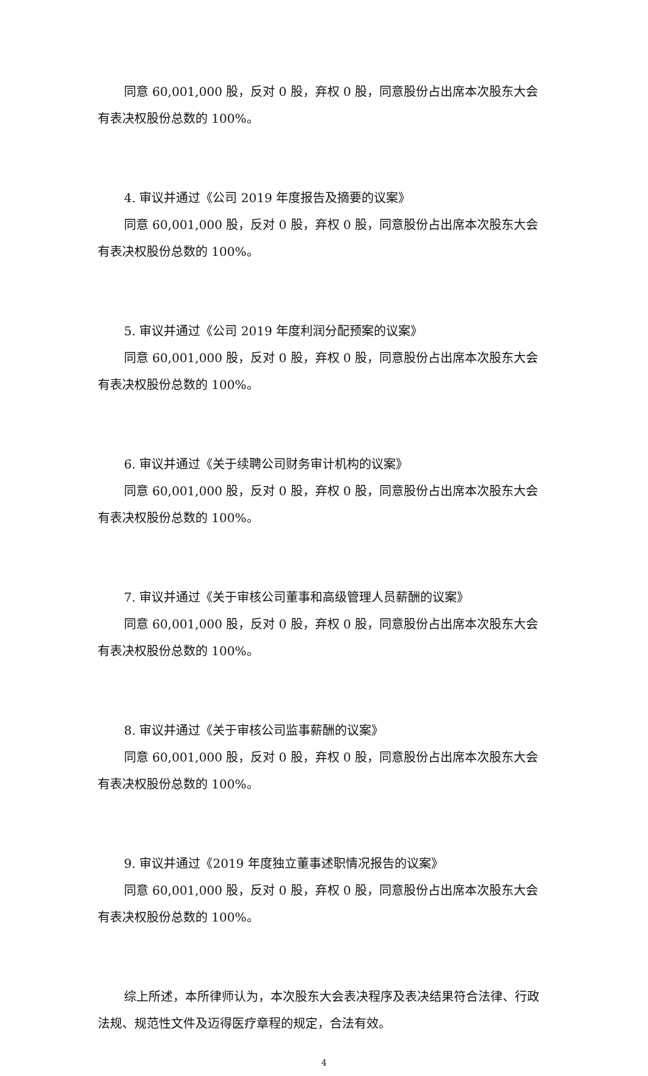同意 60,001,000 股，反对 0 股，弃权 0 股，同意股份占出席本次股东大会有表决权股份总数的 100%。
4. 审议并通过《公司 2019 年度报告及摘要的议案》
同意 60,001,000 股，反对 0 股，弃权 0 股，同意股份占出席本次股东大会有表决权股份总数的 100%。
5. 审议并通过《公司 2019 年度利润分配预案的议案》
同意 60,001,000 股，反对 0 股，弃权 0 股，同意股份占出席本次股东大会有表决权股份总数的 100%。
6. 审议并通过《关于续聘公司财务审计机构的议案》
同意 60,001,000 股，反对 0 股，弃权 0 股，同意股份占出席本次股东大会有表决权股份总数的 100%。
7. 审议并通过《关于审核公司董事和高级管理人员薪酬的议案》
同意 60,001,000 股，反对 0 股，弃权 0 股，同意股份占出席本次股东大会有表决权股份总数的 100%。
8. 审议并通过《关于审核公司监事薪酬的议案》
同意 60,001,000 股，反对 0 股，弃权 0 股，同意股份占出席本次股东大会有表决权股份总数的 100%。
9. 审议并通过《2019 年度独立董事述职情况报告的议案》
同意 60,001,000 股，反对 0 股，弃权 0 股，同意股份占出席本次股东大会有表决权股份总数的 100%。
综上所述，本所律师认为，本次股东大会表决程序及表决结果符合法律、行政法规、规范性文件及迈得医疗章程的规定，合法有效。
4